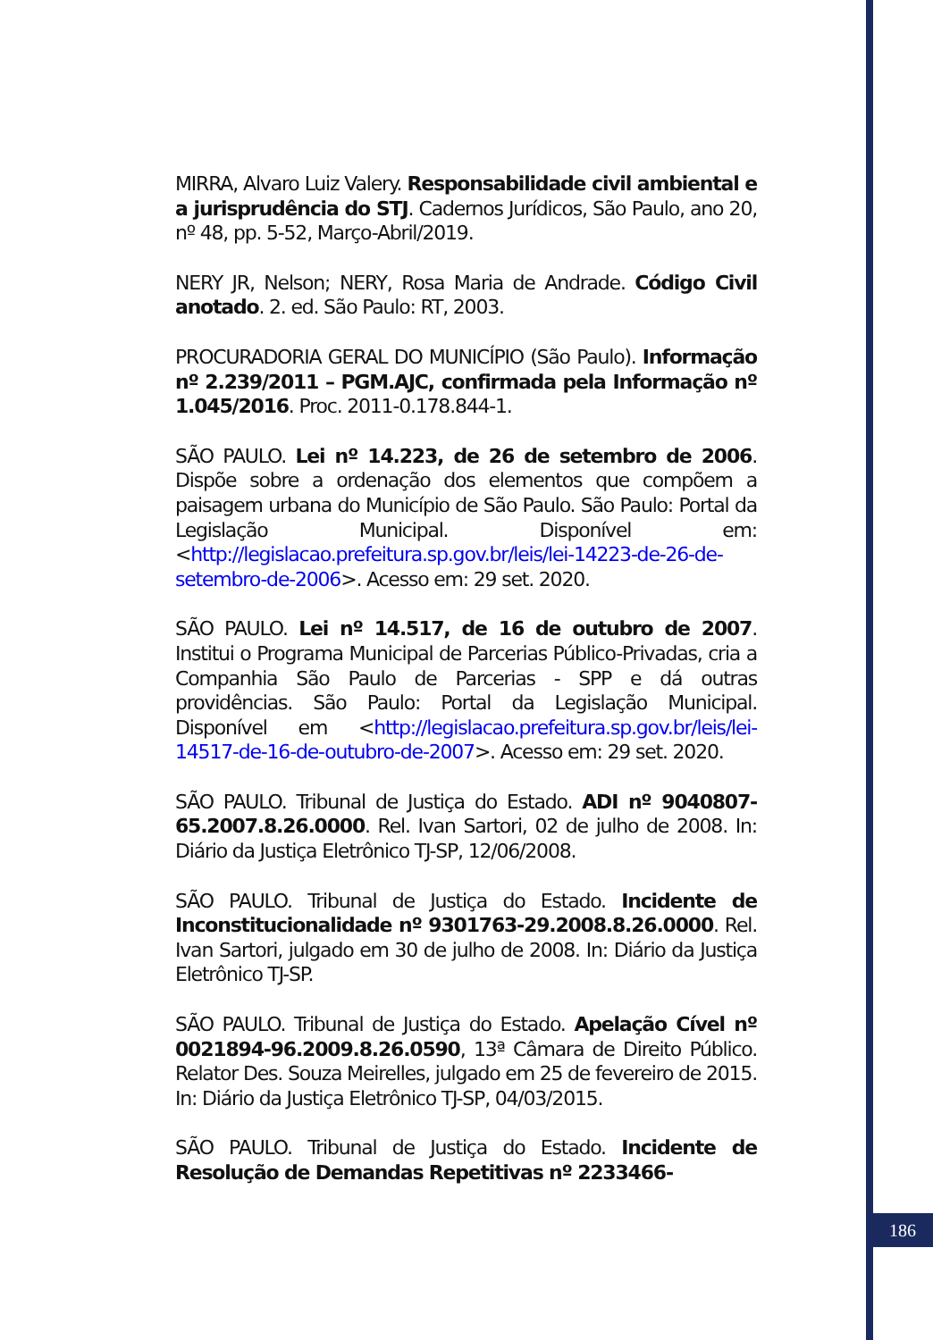MIRRA, Alvaro Luiz Valery. Responsabilidade civil ambiental e a jurisprudência do STJ. Cadernos Jurídicos, São Paulo, ano 20, nº 48, pp. 5-52, Março-Abril/2019.
NERY JR, Nelson; NERY, Rosa Maria de Andrade. Código Civil anotado. 2. ed. São Paulo: RT, 2003.
PROCURADORIA GERAL DO MUNICÍPIO (São Paulo). Informação nº 2.239/2011 – PGM.AJC, confirmada pela Informação nº 1.045/2016. Proc. 2011-0.178.844-1.
SÃO PAULO. Lei nº 14.223, de 26 de setembro de 2006. Dispõe sobre a ordenação dos elementos que compõem a paisagem urbana do Município de São Paulo. São Paulo: Portal da Legislação Municipal. Disponível em: <http://legislacao.prefeitura.sp.gov.br/leis/lei-14223-de-26-de-setembro-de-2006>. Acesso em: 29 set. 2020.
SÃO PAULO. Lei nº 14.517, de 16 de outubro de 2007. Institui o Programa Municipal de Parcerias Público-Privadas, cria a Companhia São Paulo de Parcerias - SPP e dá outras providências. São Paulo: Portal da Legislação Municipal. Disponível em <http://legislacao.prefeitura.sp.gov.br/leis/lei-14517-de-16-de-outubro-de-2007>. Acesso em: 29 set. 2020.
SÃO PAULO. Tribunal de Justiça do Estado. ADI nº 9040807-65.2007.8.26.0000. Rel. Ivan Sartori, 02 de julho de 2008. In: Diário da Justiça Eletrônico TJ-SP, 12/06/2008.
SÃO PAULO. Tribunal de Justiça do Estado. Incidente de Inconstitucionalidade nº 9301763-29.2008.8.26.0000. Rel. Ivan Sartori, julgado em 30 de julho de 2008. In: Diário da Justiça Eletrônico TJ-SP.
SÃO PAULO. Tribunal de Justiça do Estado. Apelação Cível nº 0021894-96.2009.8.26.0590, 13ª Câmara de Direito Público. Relator Des. Souza Meirelles, julgado em 25 de fevereiro de 2015. In: Diário da Justiça Eletrônico TJ-SP, 04/03/2015.
SÃO PAULO. Tribunal de Justiça do Estado. Incidente de Resolução de Demandas Repetitivas nº 2233466-
186